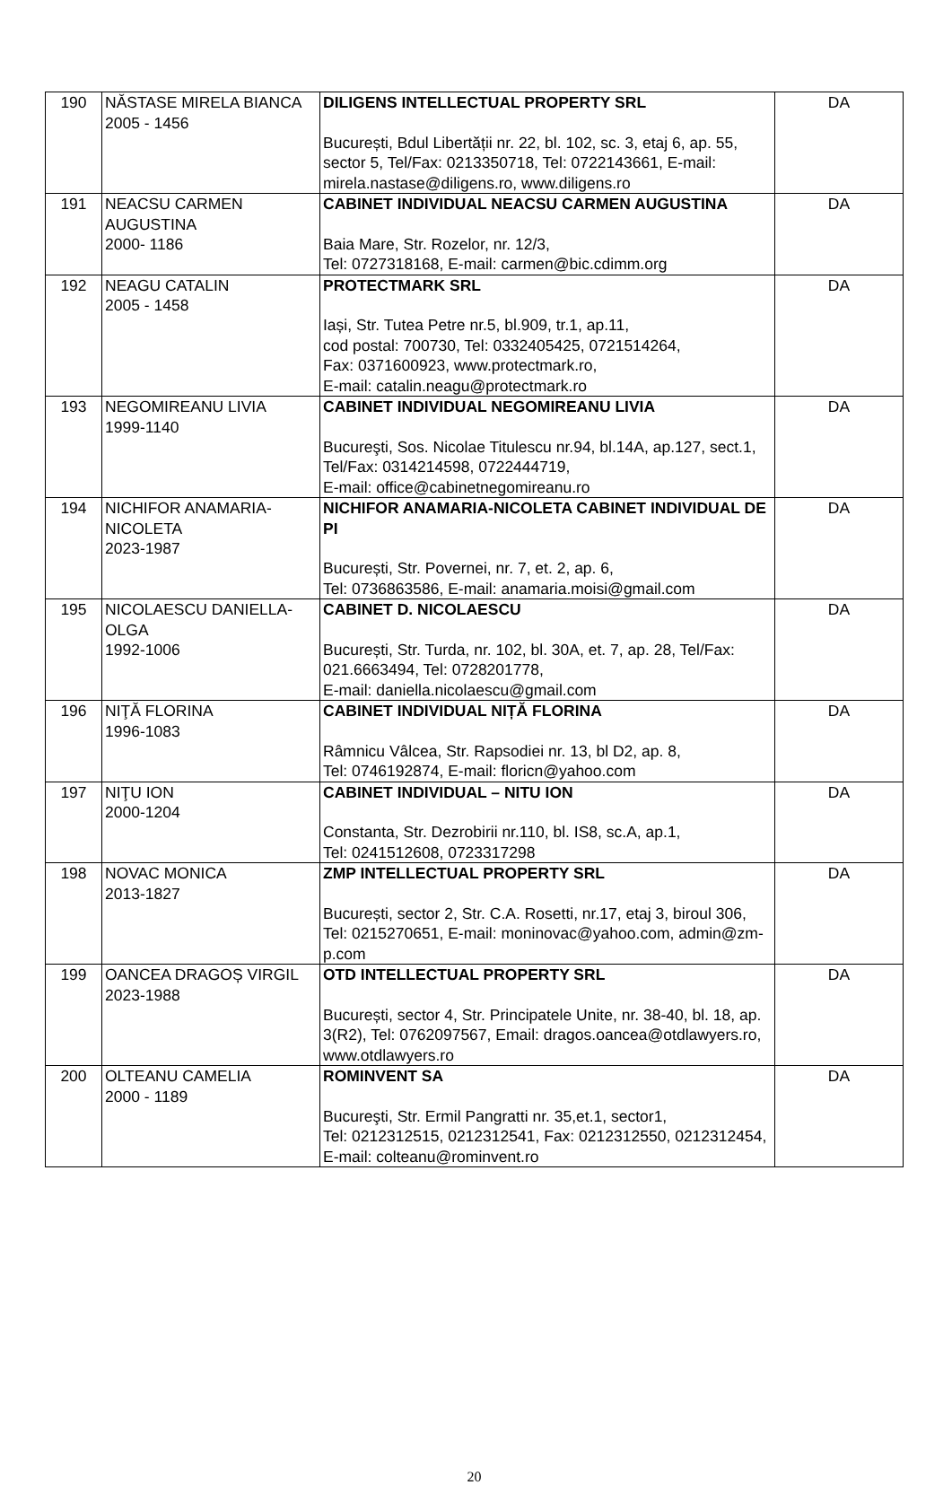| 190 | NĂSTASE MIRELA BIANCA 2005 - 1456 | DILIGENS INTELLECTUAL PROPERTY SRL București, Bdul Libertății nr. 22, bl. 102, sc. 3, etaj 6, ap. 55, sector 5, Tel/Fax: 0213350718, Tel: 0722143661, E-mail: mirela.nastase@diligens.ro, www.diligens.ro | DA |
| 191 | NEACSU CARMEN AUGUSTINA 2000- 1186 | CABINET INDIVIDUAL NEACSU CARMEN AUGUSTINA Baia Mare, Str. Rozelor, nr. 12/3, Tel: 0727318168, E-mail: carmen@bic.cdimm.org | DA |
| 192 | NEAGU CATALIN 2005 - 1458 | PROTECTMARK SRL Iași, Str. Tutea Petre nr.5, bl.909, tr.1, ap.11, cod postal: 700730, Tel: 0332405425, 0721514264, Fax: 0371600923, www.protectmark.ro, E-mail: catalin.neagu@protectmark.ro | DA |
| 193 | NEGOMIREANU LIVIA 1999-1140 | CABINET INDIVIDUAL NEGOMIREANU LIVIA Bucureşti, Sos. Nicolae Titulescu nr.94, bl.14A, ap.127, sect.1, Tel/Fax: 0314214598, 0722444719, E-mail: office@cabinetnegomireanu.ro | DA |
| 194 | NICHIFOR ANAMARIA-NICOLETA 2023-1987 | NICHIFOR ANAMARIA-NICOLETA CABINET INDIVIDUAL DE PI București, Str. Povernei, nr. 7, et. 2, ap. 6, Tel: 0736863586, E-mail: anamaria.moisi@gmail.com | DA |
| 195 | NICOLAESCU DANIELLA-OLGA 1992-1006 | CABINET D. NICOLAESCU București, Str. Turda, nr. 102, bl. 30A, et. 7, ap. 28, Tel/Fax: 021.6663494, Tel: 0728201778, E-mail: daniella.nicolaescu@gmail.com | DA |
| 196 | NIŢĂ FLORINA 1996-1083 | CABINET INDIVIDUAL NIȚĂ FLORINA Râmnicu Vâlcea, Str. Rapsodiei nr. 13, bl D2, ap. 8, Tel: 0746192874, E-mail: floricn@yahoo.com | DA |
| 197 | NIŢU ION 2000-1204 | CABINET INDIVIDUAL – NITU ION Constanta, Str. Dezrobirii nr.110, bl. IS8, sc.A, ap.1, Tel: 0241512608, 0723317298 | DA |
| 198 | NOVAC MONICA 2013-1827 | ZMP INTELLECTUAL PROPERTY SRL București, sector 2, Str. C.A. Rosetti, nr.17, etaj 3, biroul 306, Tel: 0215270651, E-mail: moninovac@yahoo.com, admin@zm-p.com | DA |
| 199 | OANCEA DRAGOȘ VIRGIL 2023-1988 | OTD INTELLECTUAL PROPERTY SRL București, sector 4, Str. Principatele Unite, nr. 38-40, bl. 18, ap. 3(R2), Tel: 0762097567, Email: dragos.oancea@otdlawyers.ro, www.otdlawyers.ro | DA |
| 200 | OLTEANU CAMELIA 2000 - 1189 | ROMINVENT SA Bucureşti, Str. Ermil Pangratti nr. 35,et.1, sector1, Tel: 0212312515, 0212312541, Fax: 0212312550, 0212312454, E-mail: colteanu@rominvent.ro | DA |
20